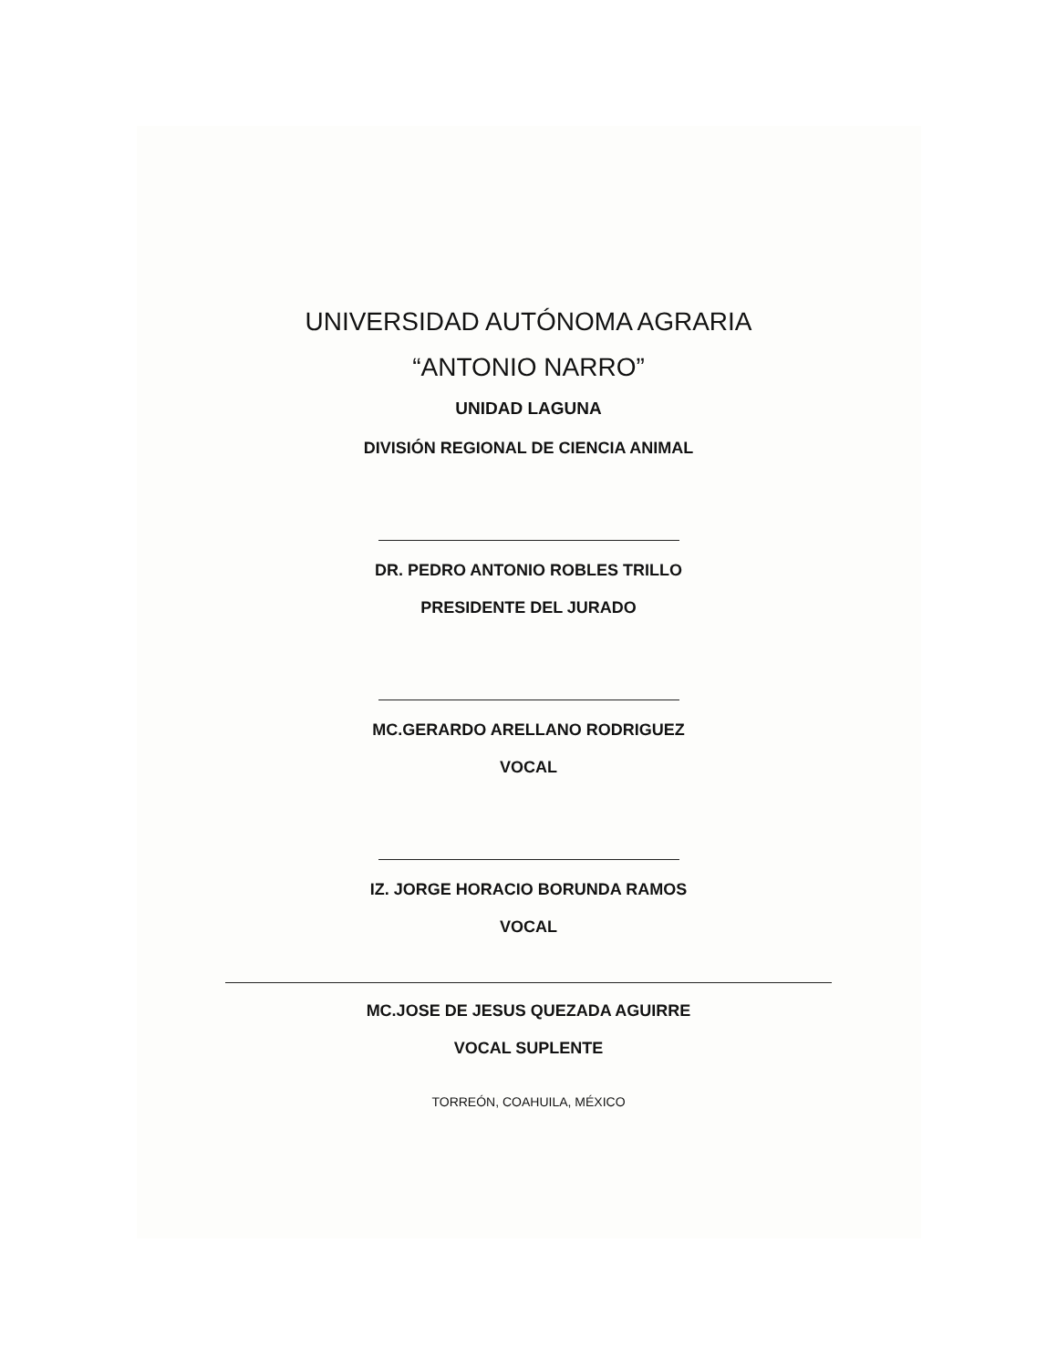UNIVERSIDAD AUTÓNOMA AGRARIA
“ANTONIO NARRO”
UNIDAD LAGUNA
DIVISIÓN REGIONAL DE CIENCIA ANIMAL
DR. PEDRO ANTONIO ROBLES TRILLO
PRESIDENTE DEL JURADO
MC.GERARDO ARELLANO RODRIGUEZ
VOCAL
IZ. JORGE HORACIO BORUNDA RAMOS
VOCAL
MC.JOSE DE JESUS QUEZADA AGUIRRE
VOCAL SUPLENTE
TORREÓN, COAHUILA, MÉXICO